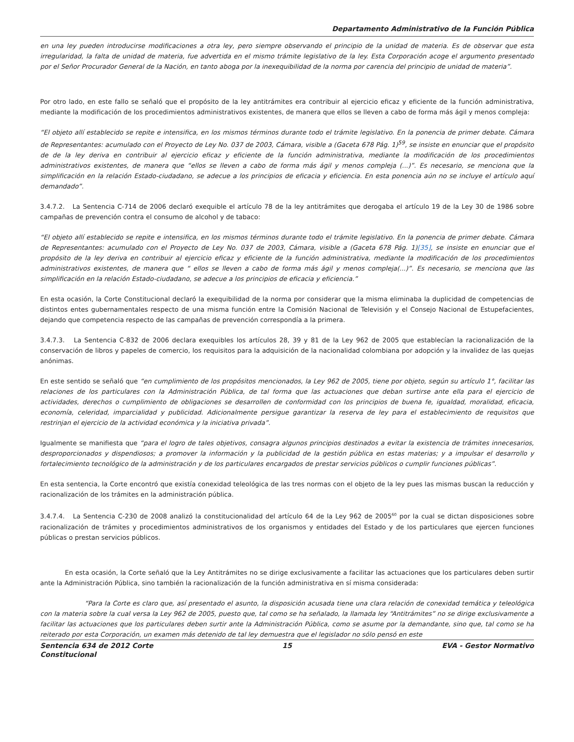Departamento Administrativo de la Función Pública
en una ley pueden introducirse modificaciones a otra ley, pero siempre observando el principio de la unidad de materia. Es de observar que esta irregularidad, la falta de unidad de materia, fue advertida en el mismo trámite legislativo de la ley. Esta Corporación acoge el argumento presentado por el Señor Procurador General de la Nación, en tanto aboga por la inexequibilidad de la norma por carencia del principio de unidad de materia”.
Por otro lado, en este fallo se señaló que el propósito de la ley antitrámites era contribuir al ejercicio eficaz y eficiente de la función administrativa, mediante la modificación de los procedimientos administrativos existentes, de manera que ellos se lleven a cabo de forma más ágil y menos compleja:
“El objeto allí establecido se repite e intensifica, en los mismos términos durante todo el trámite legislativo. En la ponencia de primer debate. Cámara de Representantes: acumulado con el Proyecto de Ley No. 037 de 2003, Cámara, visible a (Gaceta 678 Pág. 1)<sup>59</sup>, se insiste en enunciar que el propósito de de la ley deriva en contribuir al ejercicio eficaz y eficiente de la función administrativa, mediante la modificación de los procedimientos administrativos existentes, de manera que “ellos se lleven a cabo de forma más ágil y menos compleja (...)”. Es necesario, se menciona que la simplificación en la relación Estado-ciudadano, se adecue a los principios de eficacia y eficiencia. En esta ponencia aún no se incluye el artículo aquí demandado”.
3.4.7.2. La Sentencia C-714 de 2006 declaró exequible el artículo 78 de la ley antitrámites que derogaba el artículo 19 de la Ley 30 de 1986 sobre campañas de prevención contra el consumo de alcohol y de tabaco:
“El objeto allí establecido se repite e intensifica, en los mismos términos durante todo el trámite legislativo. En la ponencia de primer debate. Cámara de Representantes: acumulado con el Proyecto de Ley No. 037 de 2003, Cámara, visible a (Gaceta 678 Pág. 1)[35], se insiste en enunciar que el propósito de la ley deriva en contribuir al ejercicio eficaz y eficiente de la función administrativa, mediante la modificación de los procedimientos administrativos existentes, de manera que “ ellos se lleven a cabo de forma más ágil y menos compleja(...)”. Es necesario, se menciona que las simplificación en la relación Estado-ciudadano, se adecue a los principios de eficacia y eficiencia.”
En esta ocasión, la Corte Constitucional declaró la exequibilidad de la norma por considerar que la misma eliminaba la duplicidad de competencias de distintos entes gubernamentales respecto de una misma función entre la Comisión Nacional de Televisión y el Consejo Nacional de Estupefacientes, dejando que competencia respecto de las campañas de prevención correspondía a la primera.
3.4.7.3. La Sentencia C-832 de 2006 declara exequibles los artículos 28, 39 y 81 de la Ley 962 de 2005 que establecían la racionalización de la conservación de libros y papeles de comercio, los requisitos para la adquisición de la nacionalidad colombiana por adopción y la invalidez de las quejas anónimas.
En este sentido se señaló que “en cumplimiento de los propósitos mencionados, la Ley 962 de 2005, tiene por objeto, según su artículo 1°, facilitar las relaciones de los particulares con la Administración Pública, de tal forma que las actuaciones que deban surtirse ante ella para el ejercicio de actividades, derechos o cumplimiento de obligaciones se desarrollen de conformidad con los principios de buena fe, igualdad, moralidad, eficacia, economía, celeridad, imparcialidad y publicidad. Adicionalmente persigue garantizar la reserva de ley para el establecimiento de requisitos que restrinjan el ejercicio de la actividad económica y la iniciativa privada”.
Igualmente se manifiesta que “para el logro de tales objetivos, consagra algunos principios destinados a evitar la existencia de trámites innecesarios, desproporcionados y dispendiosos; a promover la información y la publicidad de la gestión pública en estas materias; y a impulsar el desarrollo y fortalecimiento tecnológico de la administración y de los particulares encargados de prestar servicios públicos o cumplir funciones públicas”.
En esta sentencia, la Corte encontró que existía conexidad teleológica de las tres normas con el objeto de la ley pues las mismas buscan la reducción y racionalización de los trámites en la administración pública.
3.4.7.4. La Sentencia C-230 de 2008 analizó la constitucionalidad del artículo 64 de la Ley 962 de 2005<sup>60</sup> por la cual se dictan disposiciones sobre racionalización de trámites y procedimientos administrativos de los organismos y entidades del Estado y de los particulares que ejercen funciones públicas o prestan servicios públicos.
En esta ocasión, la Corte señaló que la Ley Antitrámites no se dirige exclusivamente a facilitar las actuaciones que los particulares deben surtir ante la Administración Pública, sino también la racionalización de la función administrativa en sí misma considerada:
“Para la Corte es claro que, así presentado el asunto, la disposición acusada tiene una clara relación de conexidad temática y teleológica con la materia sobre la cual versa la Ley 962 de 2005, puesto que, tal como se ha señalado, la llamada ley “Antitrámites” no se dirige exclusivamente a facilitar las actuaciones que los particulares deben surtir ante la Administración Pública, como se asume por la demandante, sino que, tal como se ha reiterado por esta Corporación, un examen más detenido de tal ley demuestra que el legislador no sólo pensó en este
Sentencia 634 de 2012 Corte Constitucional
15 EVA - Gestor Normativo